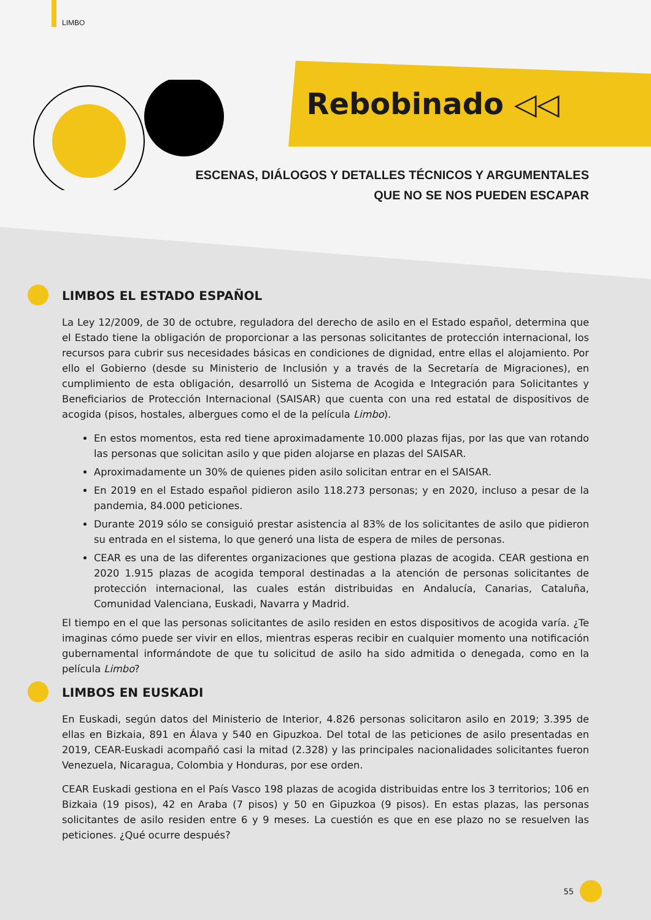LIMBO
Rebobinado ◁◁
ESCENAS, DIÁLOGOS Y DETALLES TÉCNICOS Y ARGUMENTALES
QUE NO SE NOS PUEDEN ESCAPAR
LIMBOS EL ESTADO ESPAÑOL
La Ley 12/2009, de 30 de octubre, reguladora del derecho de asilo en el Estado español, determina que el Estado tiene la obligación de proporcionar a las personas solicitantes de protección internacional, los recursos para cubrir sus necesidades básicas en condiciones de dignidad, entre ellas el alojamiento. Por ello el Gobierno (desde su Ministerio de Inclusión y a través de la Secretaría de Migraciones), en cumplimiento de esta obligación, desarrolló un Sistema de Acogida e Integración para Solicitantes y Beneficiarios de Protección Internacional (SAISAR) que cuenta con una red estatal de dispositivos de acogida (pisos, hostales, albergues como el de la película Limbo).
En estos momentos, esta red tiene aproximadamente 10.000 plazas fijas, por las que van rotando las personas que solicitan asilo y que piden alojarse en plazas del SAISAR.
Aproximadamente un 30% de quienes piden asilo solicitan entrar en el SAISAR.
En 2019 en el Estado español pidieron asilo 118.273 personas; y en 2020, incluso a pesar de la pandemia, 84.000 peticiones.
Durante 2019 sólo se consiguió prestar asistencia al 83% de los solicitantes de asilo que pidieron su entrada en el sistema, lo que generó una lista de espera de miles de personas.
CEAR es una de las diferentes organizaciones que gestiona plazas de acogida. CEAR gestiona en 2020 1.915 plazas de acogida temporal destinadas a la atención de personas solicitantes de protección internacional, las cuales están distribuidas en Andalucía, Canarias, Cataluña, Comunidad Valenciana, Euskadi, Navarra y Madrid.
El tiempo en el que las personas solicitantes de asilo residen en estos dispositivos de acogida varía. ¿Te imaginas cómo puede ser vivir en ellos, mientras esperas recibir en cualquier momento una notificación gubernamental informándote de que tu solicitud de asilo ha sido admitida o denegada, como en la película Limbo?
LIMBOS EN EUSKADI
En Euskadi, según datos del Ministerio de Interior, 4.826 personas solicitaron asilo en 2019; 3.395 de ellas en Bizkaia, 891 en Álava y 540 en Gipuzkoa. Del total de las peticiones de asilo presentadas en 2019, CEAR-Euskadi acompañó casi la mitad (2.328) y las principales nacionalidades solicitantes fueron Venezuela, Nicaragua, Colombia y Honduras, por ese orden.
CEAR Euskadi gestiona en el País Vasco 198 plazas de acogida distribuidas entre los 3 territorios; 106 en Bizkaia (19 pisos), 42 en Araba (7 pisos) y 50 en Gipuzkoa (9 pisos). En estas plazas, las personas solicitantes de asilo residen entre 6 y 9 meses. La cuestión es que en ese plazo no se resuelven las peticiones. ¿Qué ocurre después?
55